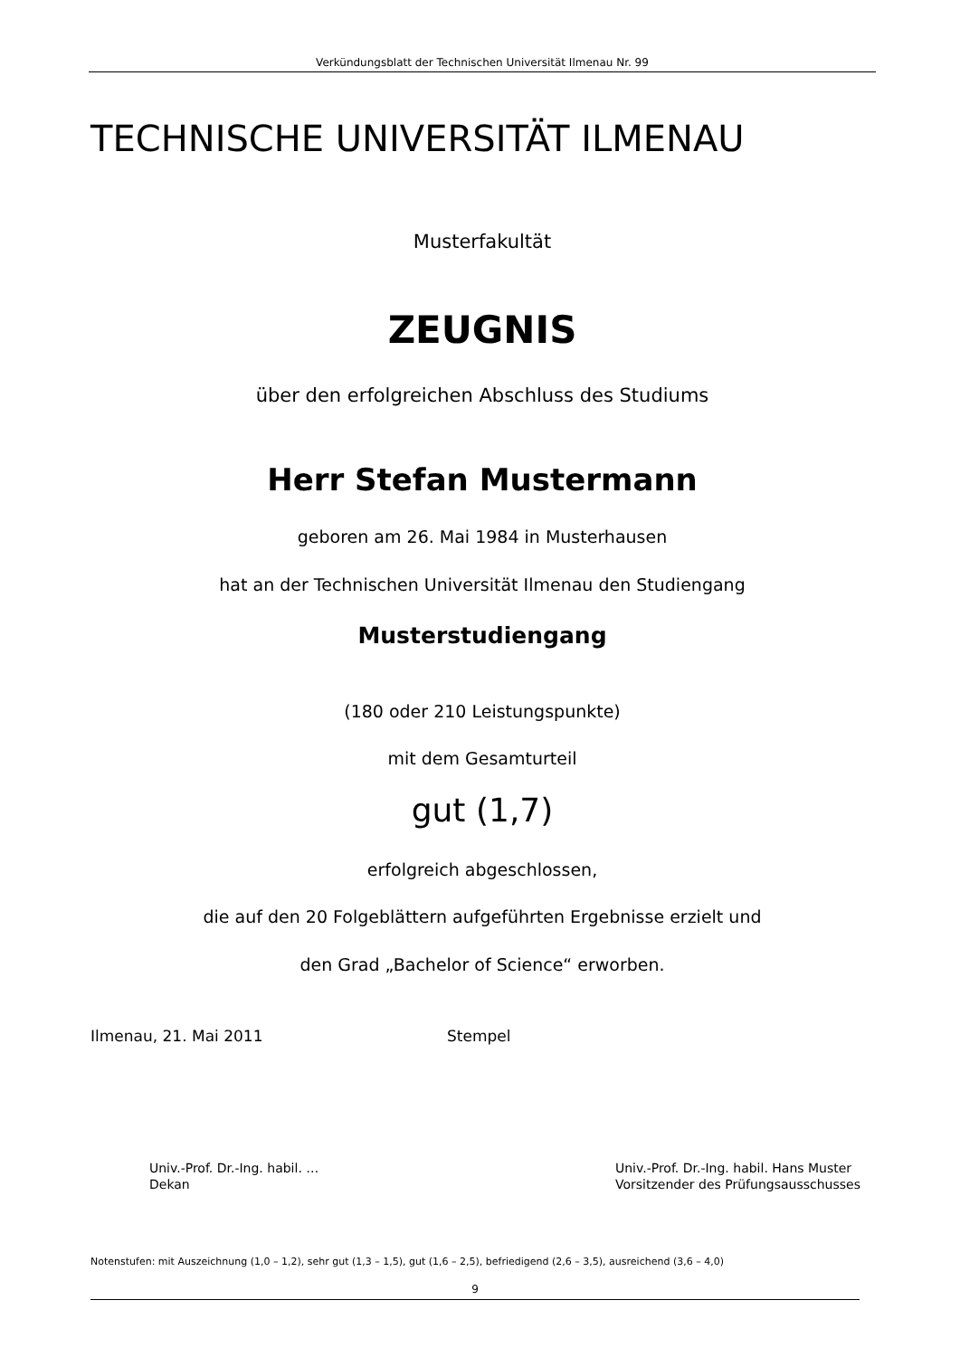Verkündungsblatt der Technischen Universität Ilmenau Nr. 99
TECHNISCHE UNIVERSITÄT ILMENAU
Musterfakultät
ZEUGNIS
über den erfolgreichen Abschluss des Studiums
Herr Stefan Mustermann
geboren am 26. Mai 1984 in Musterhausen
hat an der Technischen Universität Ilmenau den Studiengang
Musterstudiengang
(180 oder 210 Leistungspunkte)
mit dem Gesamturteil
gut (1,7)
erfolgreich abgeschlossen,
die auf den 20 Folgeblättern aufgeführten Ergebnisse erzielt und
den Grad „Bachelor of Science“ erworben.
Ilmenau, 21. Mai 2011 Stempel
Univ.-Prof. Dr.-Ing. habil. …
Dekan
Univ.-Prof. Dr.-Ing. habil. Hans Muster
Vorsitzender des Prüfungsausschusses
Notenstufen: mit Auszeichnung (1,0 – 1,2), sehr gut (1,3 – 1,5), gut (1,6 – 2,5), befriedigend (2,6 – 3,5), ausreichend (3,6 – 4,0)
9